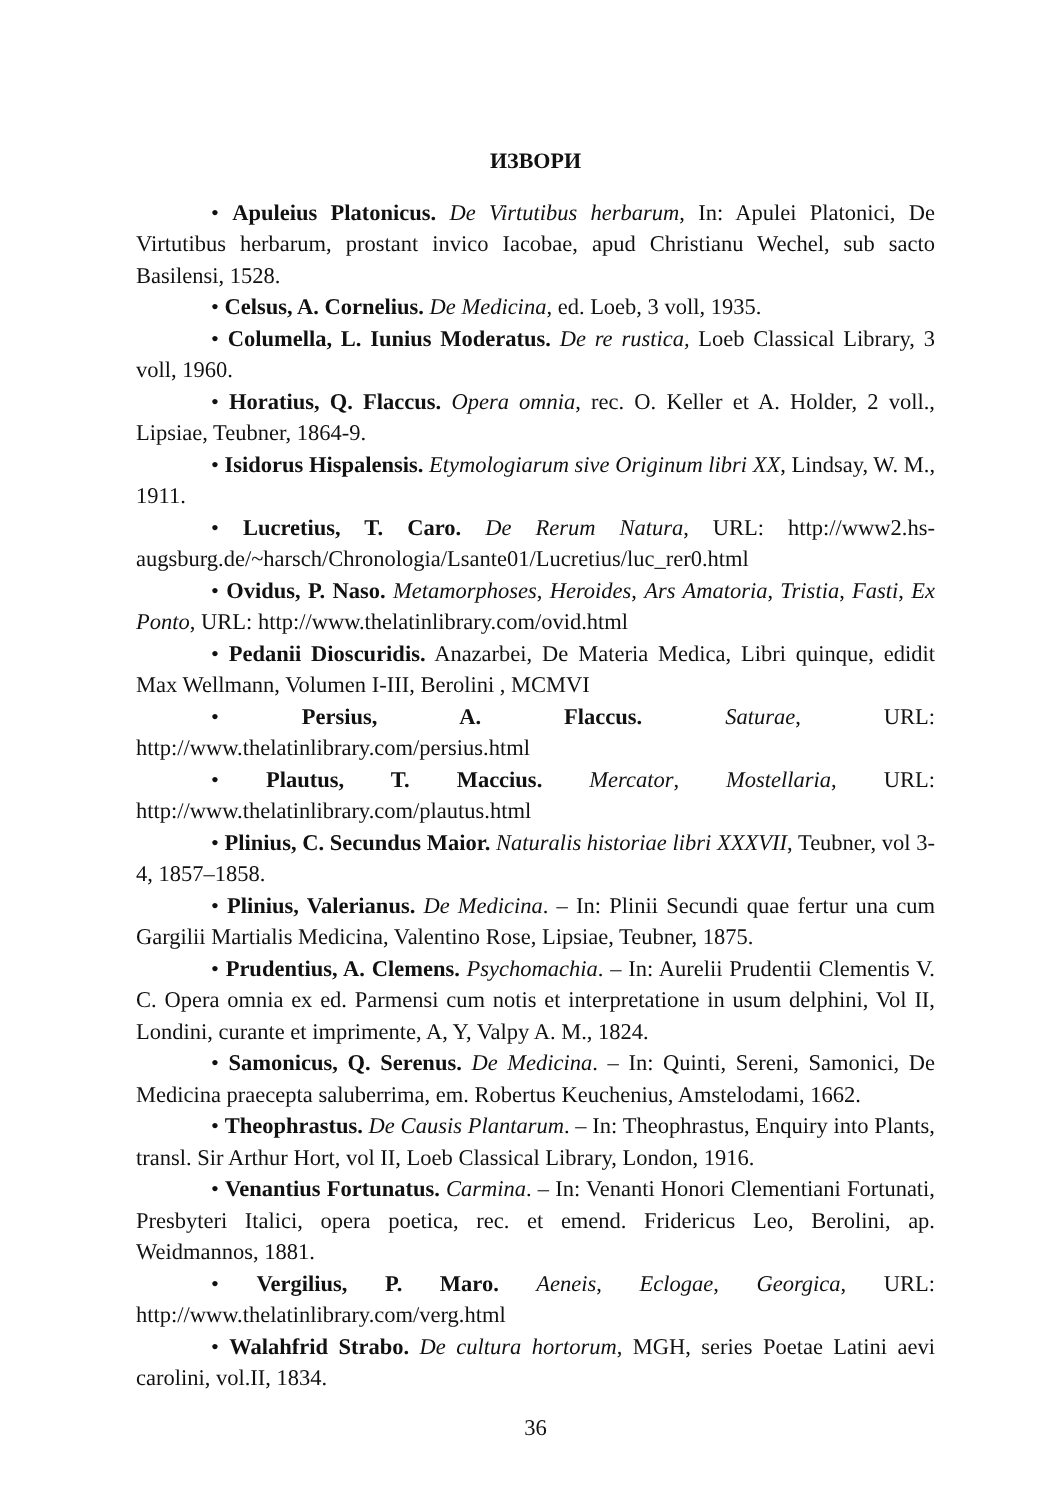ИЗВОРИ
• Apuleius Platonicus. De Virtutibus herbarum, In: Apulei Platonici, De Virtutibus herbarum, prostant invico Iacobae, apud Christianu Wechel, sub sacto Basilensi, 1528.
• Celsus, A. Cornelius. De Medicina, ed. Loeb, 3 voll, 1935.
• Columella, L. Iunius Moderatus. De re rustica, Loeb Classical Library, 3 voll, 1960.
• Horatius, Q. Flaccus. Opera omnia, rec. O. Keller et A. Holder, 2 voll., Lipsiae, Teubner, 1864-9.
• Isidorus Hispalensis. Etymologiarum sive Originum libri XX, Lindsay, W. M., 1911.
• Lucretius, T. Caro. De Rerum Natura, URL: http://www2.hs-augsburg.de/~harsch/Chronologia/Lsante01/Lucretius/luc_rer0.html
• Ovidus, P. Naso. Metamorphoses, Heroides, Ars Amatoria, Tristia, Fasti, Ex Ponto, URL: http://www.thelatinlibrary.com/ovid.html
• Pedanii Dioscuridis. Anazarbei, De Materia Medica, Libri quinque, edidit Max Wellmann, Volumen I-III, Berolini , MCMVI
• Persius, A. Flaccus. Saturae, URL: http://www.thelatinlibrary.com/persius.html
• Plautus, T. Maccius. Mercator, Mostellaria, URL: http://www.thelatinlibrary.com/plautus.html
• Plinius, C. Secundus Maior. Naturalis historiae libri XXXVII, Teubner, vol 3-4, 1857–1858.
• Plinius, Valerianus. De Medicina. – In: Plinii Secundi quae fertur una cum Gargilii Martialis Medicina, Valentino Rose, Lipsiae, Teubner, 1875.
• Prudentius, A. Clemens. Psychomachia. – In: Aurelii Prudentii Clementis V. C. Opera omnia ex ed. Parmensi cum notis et interpretatione in usum delphini, Vol II, Londini, curante et imprimente, A, Y, Valpy A. M., 1824.
• Samonicus, Q. Serenus. De Medicina. – In: Quinti, Sereni, Samonici, De Medicina praecepta saluberrima, em. Robertus Keuchenius, Amstelodami, 1662.
• Theophrastus. De Causis Plantarum. – In: Theophrastus, Enquiry into Plants, transl. Sir Arthur Hort, vol II, Loeb Classical Library, London, 1916.
• Venantius Fortunatus. Carmina. – In: Venanti Honori Clementiani Fortunati, Presbyteri Italici, opera poetica, rec. et emend. Fridericus Leo, Berolini, ap. Weidmannos, 1881.
• Vergilius, P. Maro. Aeneis, Eclogae, Georgica, URL: http://www.thelatinlibrary.com/verg.html
• Walahfrid Strabo. De cultura hortorum, MGH, series Poetae Latini aevi carolini, vol.II, 1834.
36